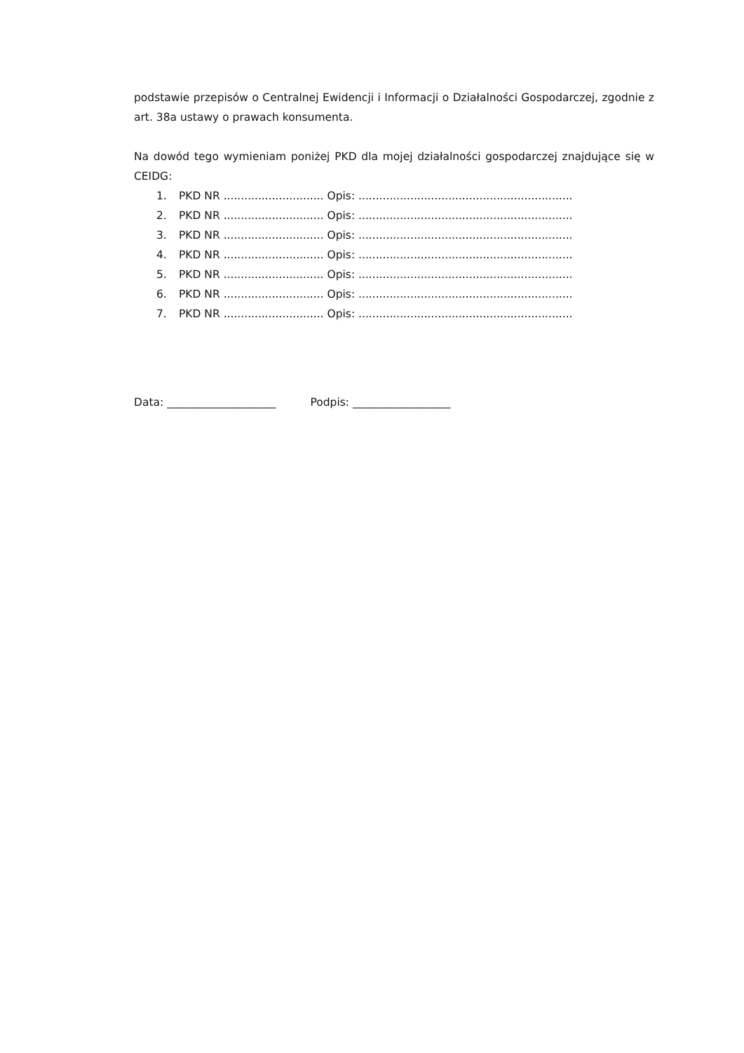podstawie przepisów o Centralnej Ewidencji i Informacji o Działalności Gospodarczej, zgodnie z art. 38a ustawy o prawach konsumenta.
Na dowód tego wymieniam poniżej PKD dla mojej działalności gospodarczej znajdujące się w CEIDG:
1. PKD NR ............................. Opis: ..............................................................
2. PKD NR ............................. Opis: ..............................................................
3. PKD NR ............................. Opis: ..............................................................
4. PKD NR ............................. Opis: ..............................................................
5. PKD NR ............................. Opis: ..............................................................
6. PKD NR ............................. Opis: ..............................................................
7. PKD NR ............................. Opis: ..............................................................
Data: ____________________ Podpis: __________________